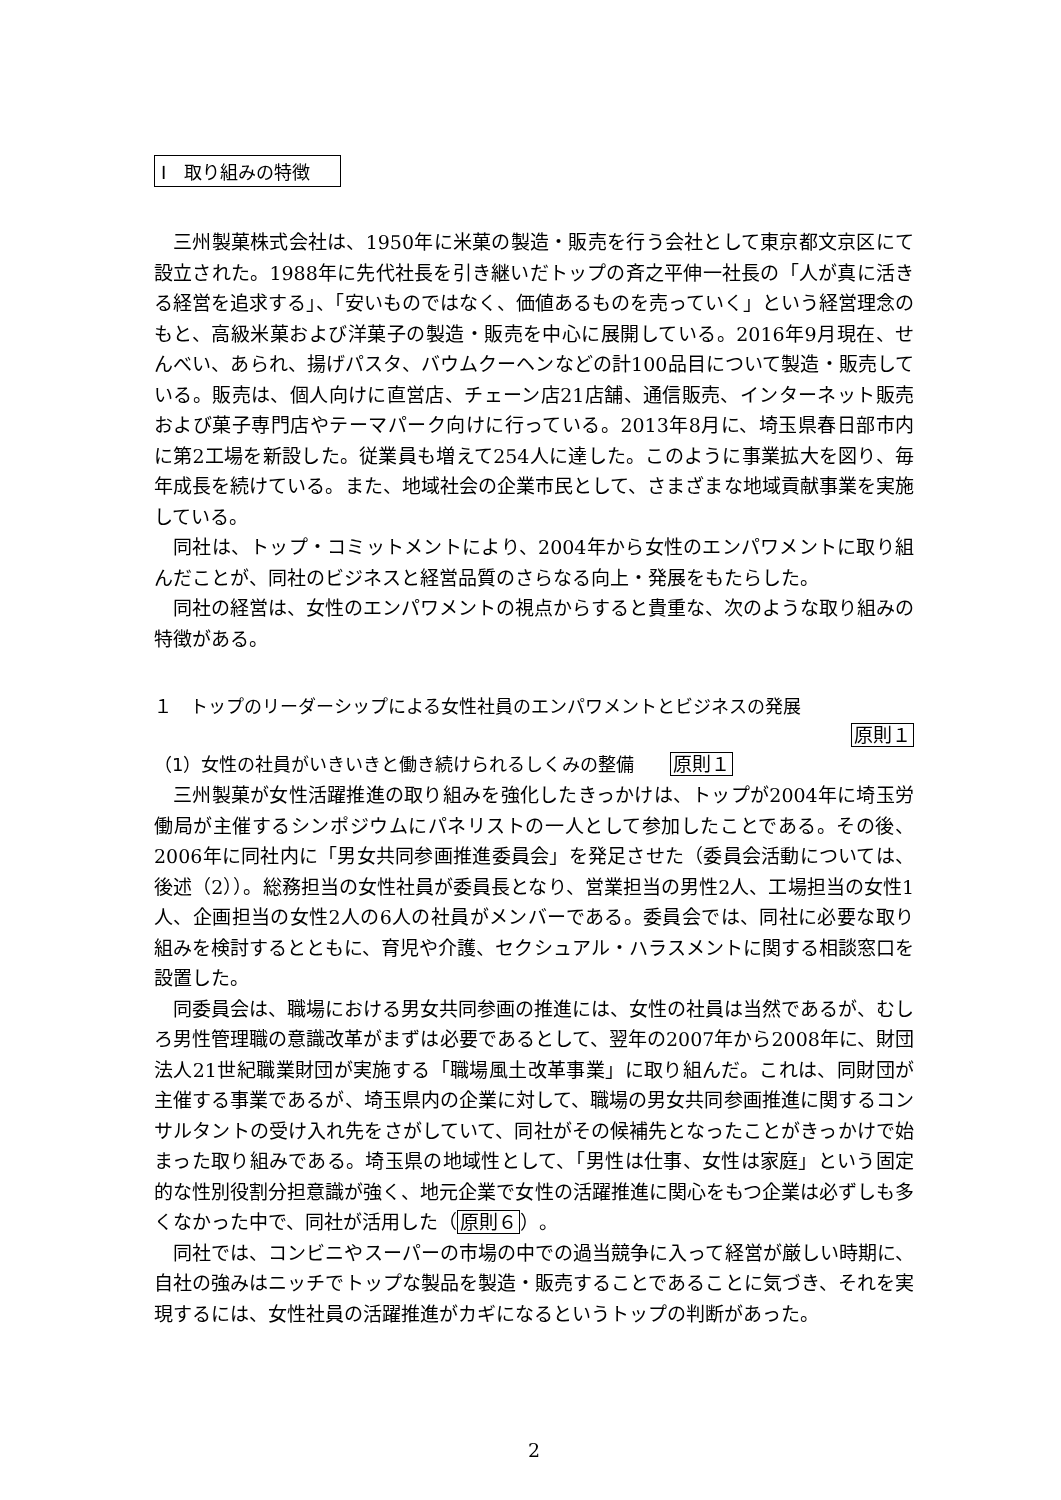Ⅰ　取り組みの特徴
三州製菓株式会社は、1950年に米菓の製造・販売を行う会社として東京都文京区にて設立された。1988年に先代社長を引き継いだトップの斉之平伸一社長の「人が真に活きる経営を追求する」、「安いものではなく、価値あるものを売っていく」という経営理念のもと、高級米菓および洋菓子の製造・販売を中心に展開している。2016年9月現在、せんべい、あられ、揚げパスタ、バウムクーヘンなどの計100品目について製造・販売している。販売は、個人向けに直営店、チェーン店21店舗、通信販売、インターネット販売および菓子専門店やテーマパーク向けに行っている。2013年8月に、埼玉県春日部市内に第2工場を新設した。従業員も増えて254人に達した。このように事業拡大を図り、毎年成長を続けている。また、地域社会の企業市民として、さまざまな地域貢献事業を実施している。
同社は、トップ・コミットメントにより、2004年から女性のエンパワメントに取り組んだことが、同社のビジネスと経営品質のさらなる向上・発展をもたらした。
同社の経営は、女性のエンパワメントの視点からすると貴重な、次のような取り組みの特徴がある。
１　トップのリーダーシップによる女性社員のエンパワメントとビジネスの発展
原則１
（1）女性の社員がいきいきと働き続けられるしくみの整備　　原則１
三州製菓が女性活躍推進の取り組みを強化したきっかけは、トップが2004年に埼玉労働局が主催するシンポジウムにパネリストの一人として参加したことである。その後、2006年に同社内に「男女共同参画推進委員会」を発足させた（委員会活動については、後述（2））。総務担当の女性社員が委員長となり、営業担当の男性2人、工場担当の女性1人、企画担当の女性2人の6人の社員がメンバーである。委員会では、同社に必要な取り組みを検討するとともに、育児や介護、セクシュアル・ハラスメントに関する相談窓口を設置した。
同委員会は、職場における男女共同参画の推進には、女性の社員は当然であるが、むしろ男性管理職の意識改革がまずは必要であるとして、翌年の2007年から2008年に、財団法人21世紀職業財団が実施する「職場風土改革事業」に取り組んだ。これは、同財団が主催する事業であるが、埼玉県内の企業に対して、職場の男女共同参画推進に関するコンサルタントの受け入れ先をさがしていて、同社がその候補先となったことがきっかけで始まった取り組みである。埼玉県の地域性として、「男性は仕事、女性は家庭」という固定的な性別役割分担意識が強く、地元企業で女性の活躍推進に関心をもつ企業は必ずしも多くなかった中で、同社が活用した（原則６）。
同社では、コンビニやスーパーの市場の中での過当競争に入って経営が厳しい時期に、自社の強みはニッチでトップな製品を製造・販売することであることに気づき、それを実現するには、女性社員の活躍推進がカギになるというトップの判断があった。
2